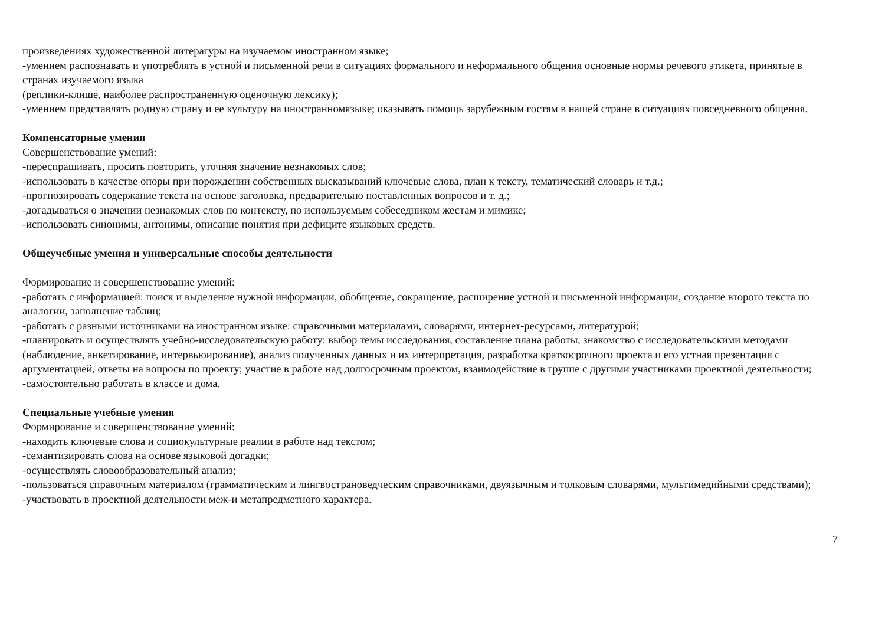произведениях художественной литературы на изучаемом иностранном языке;
-умением распознавать и употреблять в устной и письменной речи в ситуациях формального и неформального общения основные нормы речевого этикета, принятые в странах изучаемого языка
(реплики-клише, наиболее распространенную оценочную лексику);
-умением представлять родную страну и ее культуру на иностранномязыке; оказывать помощь зарубежным гостям в нашей стране в ситуациях повседневного общения.
Компенсаторные умения
Совершенствование умений:
-переспрашивать, просить повторить, уточняя значение незнакомых слов;
-использовать в качестве опоры при порождении собственных высказываний ключевые слова, план к тексту, тематический словарь и т.д.;
-прогнозировать содержание текста на основе заголовка, предварительно поставленных вопросов и т. д.;
-догадываться о значении незнакомых слов по контексту, по используемым собеседником жестам и мимике;
-использовать синонимы, антонимы, описание понятия при дефиците языковых средств.
Общеучебные умения и универсальные способы деятельности
Формирование и совершенствование умений:
-работать с информацией: поиск и выделение нужной информации, обобщение, сокращение, расширение устной и письменной информации, создание второго текста по аналогии, заполнение таблиц;
-работать с разными источниками на иностранном языке: справочными материалами, словарями, интернет-ресурсами, литературой;
-планировать и осуществлять учебно-исследовательскую работу: выбор темы исследования, составление плана работы, знакомство с исследовательскими методами (наблюдение, анкетирование, интервьюирование), анализ полученных данных и их интерпретация, разработка краткосрочного проекта и его устная презентация с аргументацией, ответы на вопросы по проекту; участие в работе над долгосрочным проектом, взаимодействие в группе с другими участниками проектной деятельности;
-самостоятельно работать в классе и дома.
Специальные учебные умения
Формирование и совершенствование умений:
-находить ключевые слова и социокультурные реалии в работе над текстом;
-семантизировать слова на основе языковой догадки;
-осуществлять словообразовательный анализ;
-пользоваться справочным материалом (грамматическим и лингвострановедческим справочниками, двуязычным и толковым словарями, мультимедийными средствами);
-участвовать в проектной деятельности меж-и метапредметного характера.
7